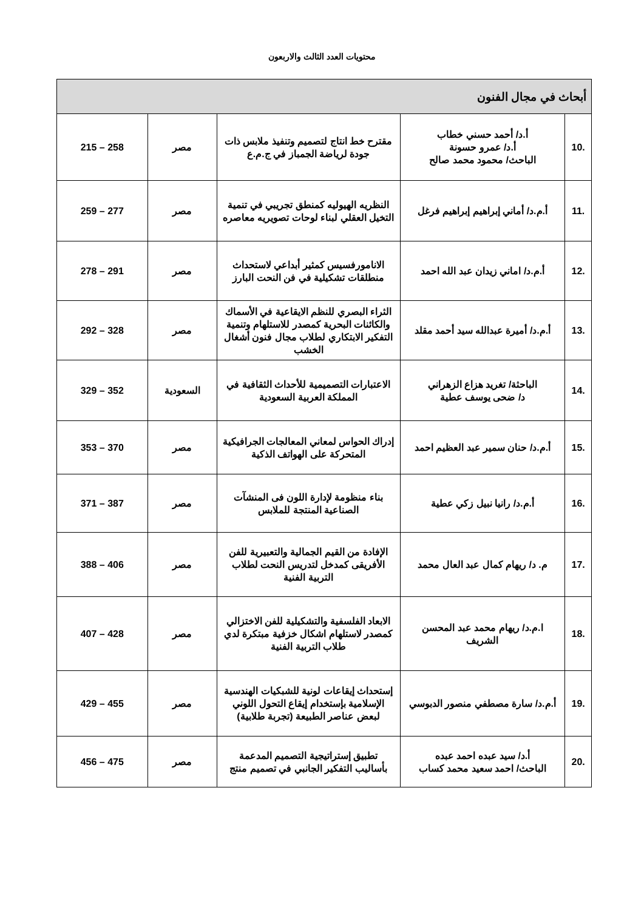محتويات العدد الثالث والاربعون
| أبحاث في مجال الفنون | | | | |
| .10 | أ.د/ أحمد حسني خطاب أ.د/ عمرو حسونة الباحث/ محمود محمد صالح | مقترح خط انتاج لتصميم وتنفيذ ملابس ذات جودة لرياضة الجمباز في ج.م.ع | مصر | 215 – 258 |
| .11 | أ.م.د/ أماني إبراهيم إبراهيم فرغل | النظريه الهيوليه كمنطق تجريبي في تنمية التخيل العقلي لبناء لوحات تصويريه معاصره | مصر | 259 – 277 |
| .12 | أ.م.د/ اماني زيدان عبد الله احمد | الانامورفسيس كمثير أبداعي لاستحداث منطلقات تشكيلية في فن النحت البارز | مصر | 278 – 291 |
| .13 | أ.م.د/ أميرة عبدالله سيد أحمد مقلد | الثراء البصري للنظم الايقاعية في الأسماك والكائنات البحرية كمصدر للاستلهام وتنمية التفكير الابتكاري لطلاب مجال فنون أشغال الخشب | مصر | 292 – 328 |
| .14 | الباحثة/ تغريد هزاع الزهراني د/ ضحى يوسف عطية | الاعتبارات التصميمية للأحداث الثقافية في المملكة العربية السعودية | السعودية | 329 – 352 |
| .15 | أ.م.د/ حنان سمير عبد العظيم احمد | إدراك الحواس لمعاني المعالجات الجرافيكية المتحركة على الهواتف الذكية | مصر | 353 – 370 |
| .16 | أ.م.د/ رانيا نبيل زكي عطية | بناء منظومة لإدارة اللون فى المنشآت الصناعية المنتجة للملابس | مصر | 371 – 387 |
| .17 | م. د/ ريهام كمال عبد العال محمد | الإفادة من القيم الجمالية والتعبيرية للفن الأفريقى كمدخل لتدريس النحت لطلاب التربية الفنية | مصر | 388 – 406 |
| .18 | ا.م.د/ ريهام محمد عبد المحسن الشريف | الابعاد الفلسفية والتشكيلية للفن الاختزالي كمصدر لاستلهام اشكال خزفية مبتكرة لدي طلاب التربية الفنية | مصر | 407 – 428 |
| .19 | أ.م.د/ سارة مصطفي منصور الدبوسي | إستحداث إيقاعات لونية للشبكيات الهندسية الإسلامية بإستخدام إيقاع التحول اللوني لبعض عناصر الطبيعة (تجربة طلابية) | مصر | 429 – 455 |
| .20 | أ.د/ سيد عبده احمد عبده الباحث/ احمد سعيد محمد كساب | تطبيق إستراتيجية التصميم المدعمة بأساليب التفكير الجانبي في تصميم منتج | مصر | 456 – 475 |